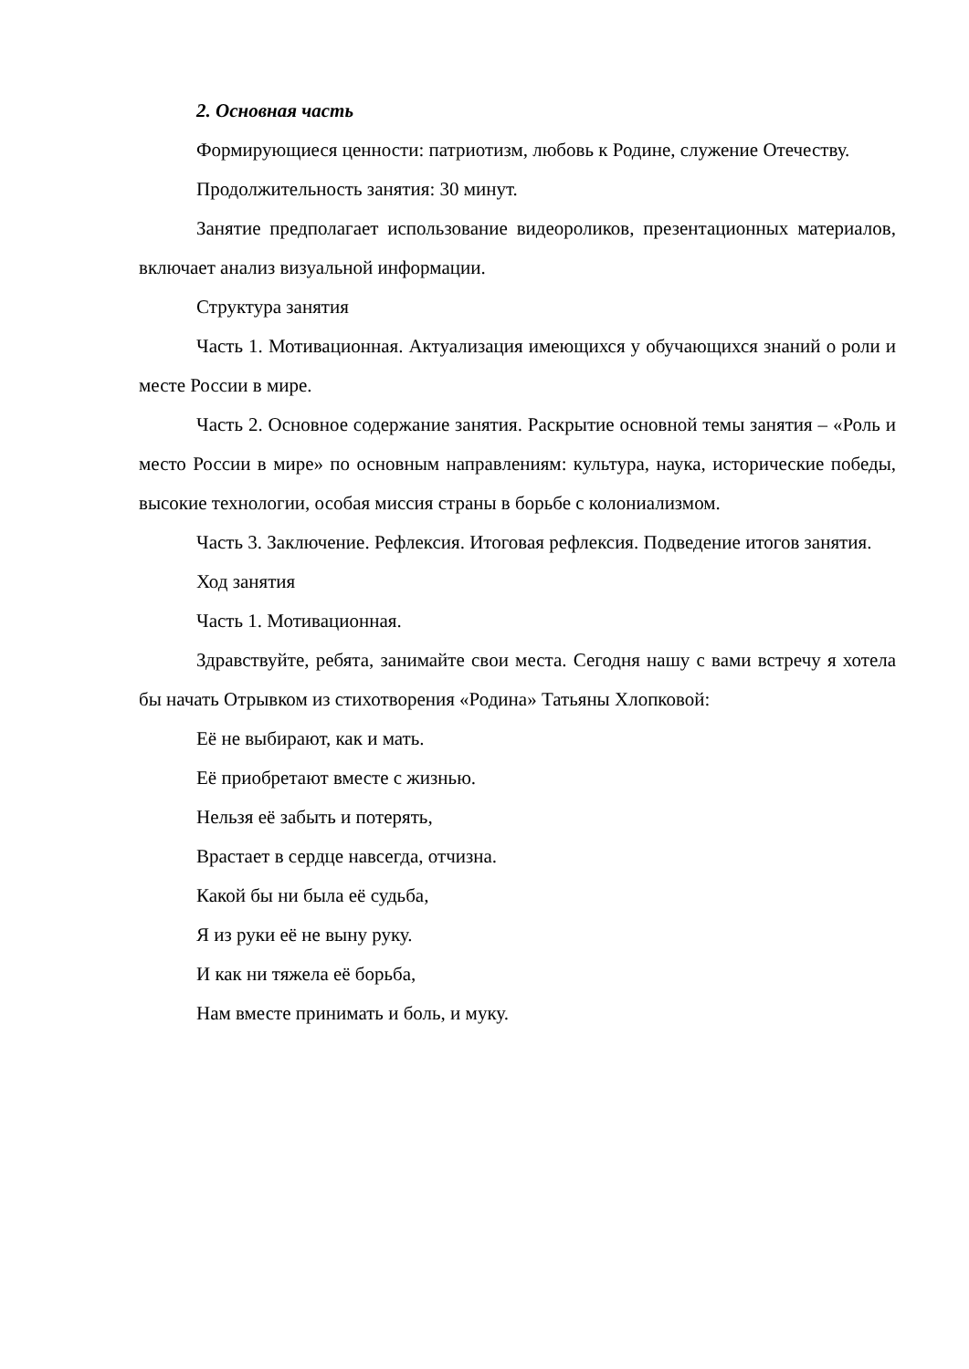2. Основная часть
Формирующиеся ценности: патриотизм, любовь к Родине, служение Отечеству.
Продолжительность занятия: 30 минут.
Занятие предполагает использование видеороликов, презентационных материалов, включает анализ визуальной информации.
Структура занятия
Часть 1. Мотивационная. Актуализация имеющихся у обучающихся знаний о роли и месте России в мире.
Часть 2. Основное содержание занятия. Раскрытие основной темы занятия – «Роль и место России в мире» по основным направлениям: культура, наука, исторические победы, высокие технологии, особая миссия страны в борьбе с колониализмом.
Часть 3. Заключение. Рефлексия. Итоговая рефлексия. Подведение итогов занятия.
Ход занятия
Часть 1. Мотивационная.
Здравствуйте, ребята, занимайте свои места. Сегодня нашу с вами встречу я хотела бы начать Отрывком из стихотворения «Родина» Татьяны Хлопковой:
Её не выбирают, как и мать.
Её приобретают вместе с жизнью.
Нельзя её забыть и потерять,
Врастает в сердце навсегда, отчизна.
Какой бы ни была её судьба,
Я из руки её не выну руку.
И как ни тяжела её борьба,
Нам вместе принимать и боль, и муку.